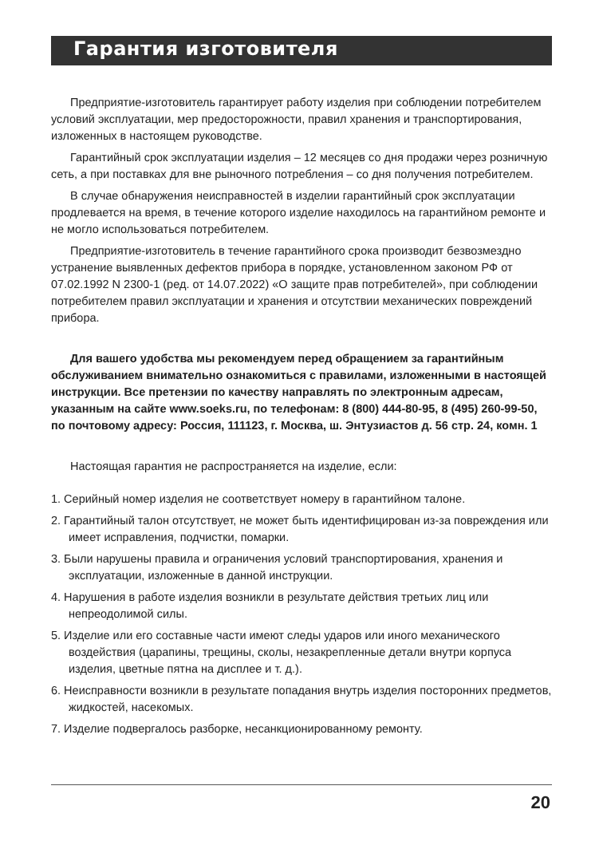Гарантия изготовителя
Предприятие-изготовитель гарантирует работу изделия при соблюдении потребителем условий эксплуатации, мер предосторожности, правил хранения и транспортирования, изложенных в настоящем руководстве.
Гарантийный срок эксплуатации изделия – 12 месяцев со дня продажи через розничную сеть, а при поставках для вне рыночного потребления – со дня получения потребителем.
В случае обнаружения неисправностей в изделии гарантийный срок эксплуатации продлевается на время, в течение которого изделие находилось на гарантийном ремонте и не могло использоваться потребителем.
Предприятие-изготовитель в течение гарантийного срока производит безвозмездно устранение выявленных дефектов прибора в порядке, установленном законом РФ от 07.02.1992 N 2300-1 (ред. от 14.07.2022) «О защите прав потребителей», при соблюдении потребителем правил эксплуатации и хранения и отсутствии механических повреждений прибора.
Для вашего удобства мы рекомендуем перед обращением за гарантийным обслуживанием внимательно ознакомиться с правилами, изложенными в настоящей инструкции. Все претензии по качеству направлять по электронным адресам, указанным на сайте www.soeks.ru, по телефонам: 8 (800) 444-80-95, 8 (495) 260-99-50, по почтовому адресу: Россия, 111123, г. Москва, ш. Энтузиастов д. 56 стр. 24, комн. 1
Настоящая гарантия не распространяется на изделие, если:
1. Серийный номер изделия не соответствует номеру в гарантийном талоне.
2. Гарантийный талон отсутствует, не может быть идентифицирован из-за повреждения или имеет исправления, подчистки, помарки.
3. Были нарушены правила и ограничения условий транспортирования, хранения и эксплуатации, изложенные в данной инструкции.
4. Нарушения в работе изделия возникли в результате действия третьих лиц или непреодолимой силы.
5. Изделие или его составные части имеют следы ударов или иного механического воздействия (царапины, трещины, сколы, незакрепленные детали внутри корпуса изделия, цветные пятна на дисплее и т. д.).
6. Неисправности возникли в результате попадания внутрь изделия посторонних предметов, жидкостей, насекомых.
7. Изделие подвергалось разборке, несанкционированному ремонту.
20